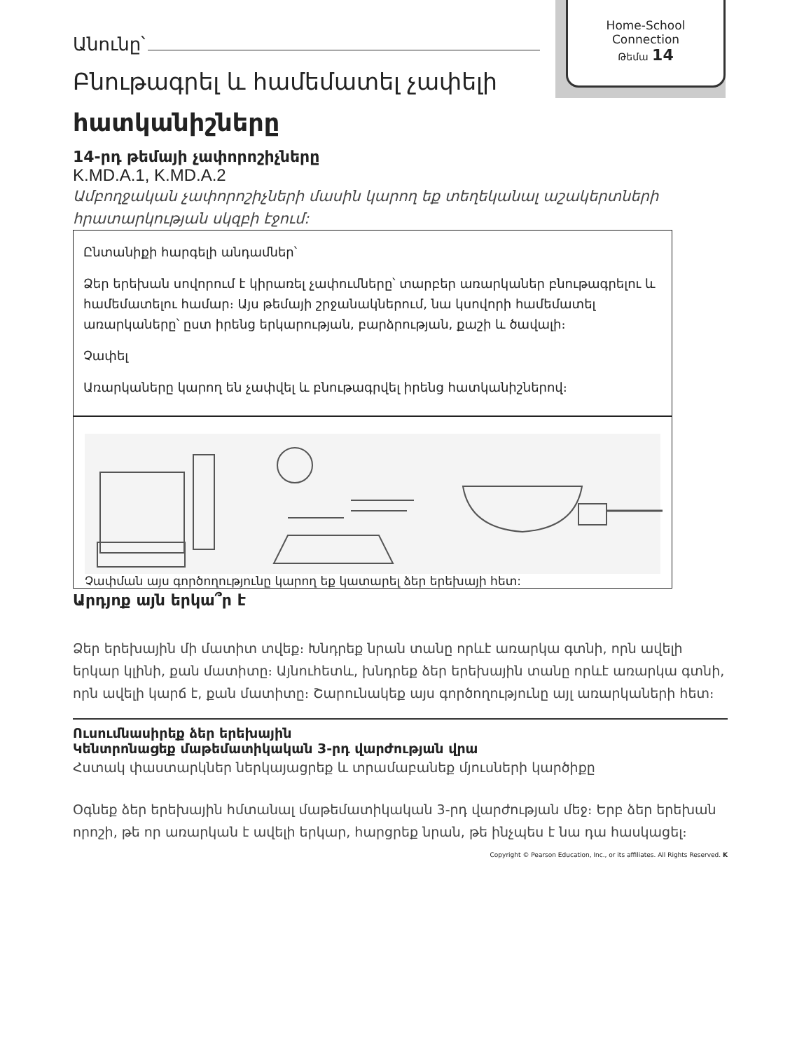Home-School
Connection
Թեմա 14
Անունը՝
Բնութագրել և համեմատել չափելի
հատկանիշները
14-րդ թեմայի չափորոշիչները
K.MD.A.1, K.MD.A.2
Ամբողջական չափորոշիչների մասին կարող եք տեղեկանալ աշակերտների հրատարկության սկզբի էջում:
Ընտանիքի հարգելի անդամներ՝
Ձեր երեխան սովորում է կիրառել չափումները՝ տարբեր առարկաներ բնութագրելու և համեմատելու համար։ Այս թեմայի շրջանակներում, նա կսովորի համեմատել առարկաները՝ ըստ իրենց երկարության, բարձրության, քաշի և ծավալի։
Չափել
Առարկաները կարող են չափվել և բնութագրվել իրենց հատկանիշներով։
Չափման այս գործողությունը կարող եք կատարել ձեր երեխայի հետ:
Արդյոք այն երկա՞ր է
Ձեր երեխային մի մատիտ տվեք։ Խնդրեք նրան տանը որևէ առարկա գտնի, որն ավելի երկար կլինի, քան մատիտը։ Այնուհետև, խնդրեք ձեր երեխային տանը որևէ առարկա գտնի, որն ավելի կարճ է, քան մատիտը։ Շարունակեք այս գործողությունը այլ առարկաների հետ։
Ուսումնասիրեք ձեր երեխային
Կենտրոնացեք մաթեմատիկական 3-րդ վարժության վրա
Հստակ փաստարկներ ներկայացրեք և տրամաբանեք մյուսների կարծիքը
Օգնեք ձեր երեխային հմտանալ մաթեմատիկական 3-րդ վարժության մեջ։ Երբ ձեր երեխան որոշի, թե որ առարկան է ավելի երկար, հարցրեք նրան, թե ինչպես է նա դա հասկացել։
Copyright © Pearson Education, Inc., or its affiliates. All Rights Reserved. K